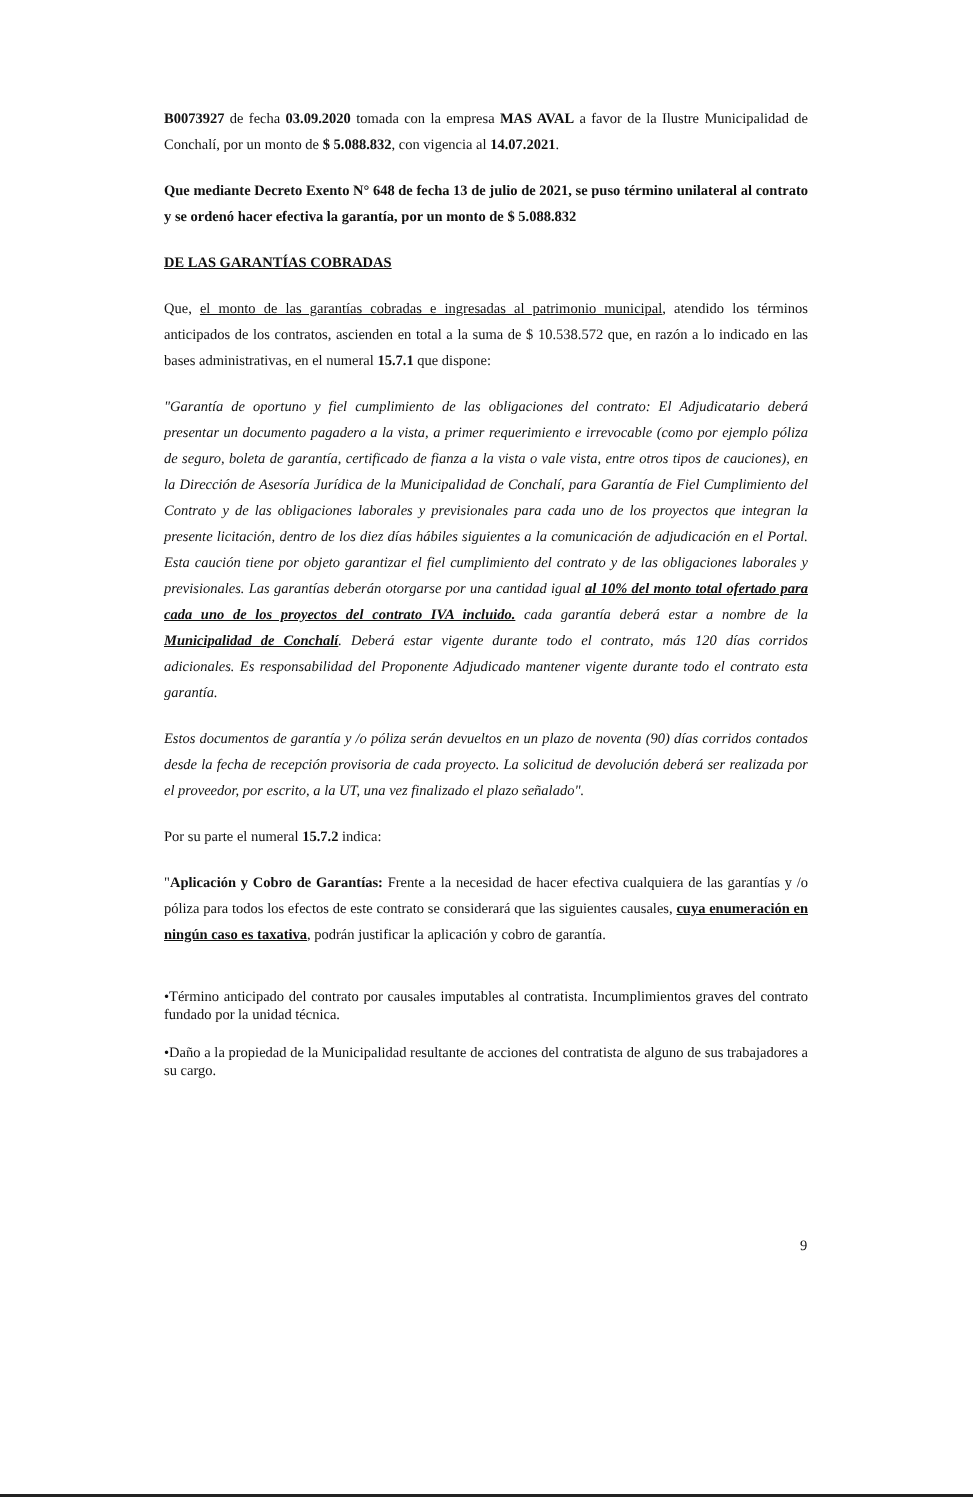B0073927 de fecha 03.09.2020 tomada con la empresa MAS AVAL a favor de la Ilustre Municipalidad de Conchalí, por un monto de $ 5.088.832, con vigencia al 14.07.2021.
Que mediante Decreto Exento N° 648 de fecha 13 de julio de 2021, se puso término unilateral al contrato y se ordenó hacer efectiva la garantía, por un monto de $ 5.088.832
DE LAS GARANTÍAS COBRADAS
Que, el monto de las garantías cobradas e ingresadas al patrimonio municipal, atendido los términos anticipados de los contratos, ascienden en total a la suma de $ 10.538.572 que, en razón a lo indicado en las bases administrativas, en el numeral 15.7.1 que dispone:
"Garantía de oportuno y fiel cumplimiento de las obligaciones del contrato: El Adjudicatario deberá presentar un documento pagadero a la vista, a primer requerimiento e irrevocable (como por ejemplo póliza de seguro, boleta de garantía, certificado de fianza a la vista o vale vista, entre otros tipos de cauciones), en la Dirección de Asesoría Jurídica de la Municipalidad de Conchalí, para Garantía de Fiel Cumplimiento del Contrato y de las obligaciones laborales y previsionales para cada uno de los proyectos que integran la presente licitación, dentro de los diez días hábiles siguientes a la comunicación de adjudicación en el Portal. Esta caución tiene por objeto garantizar el fiel cumplimiento del contrato y de las obligaciones laborales y previsionales. Las garantías deberán otorgarse por una cantidad igual al 10% del monto total ofertado para cada uno de los proyectos del contrato IVA incluido. cada garantía deberá estar a nombre de la Municipalidad de Conchalí. Deberá estar vigente durante todo el contrato, más 120 días corridos adicionales. Es responsabilidad del Proponente Adjudicado mantener vigente durante todo el contrato esta garantía.
Estos documentos de garantía y /o póliza serán devueltos en un plazo de noventa (90) días corridos contados desde la fecha de recepción provisoria de cada proyecto. La solicitud de devolución deberá ser realizada por el proveedor, por escrito, a la UT, una vez finalizado el plazo señalado".
Por su parte el numeral 15.7.2 indica:
"Aplicación y Cobro de Garantías: Frente a la necesidad de hacer efectiva cualquiera de las garantías y /o póliza para todos los efectos de este contrato se considerará que las siguientes causales, cuya enumeración en ningún caso es taxativa, podrán justificar la aplicación y cobro de garantía.
•Término anticipado del contrato por causales imputables al contratista. Incumplimientos graves del contrato fundado por la unidad técnica.
•Daño a la propiedad de la Municipalidad resultante de acciones del contratista de alguno de sus trabajadores a su cargo.
9